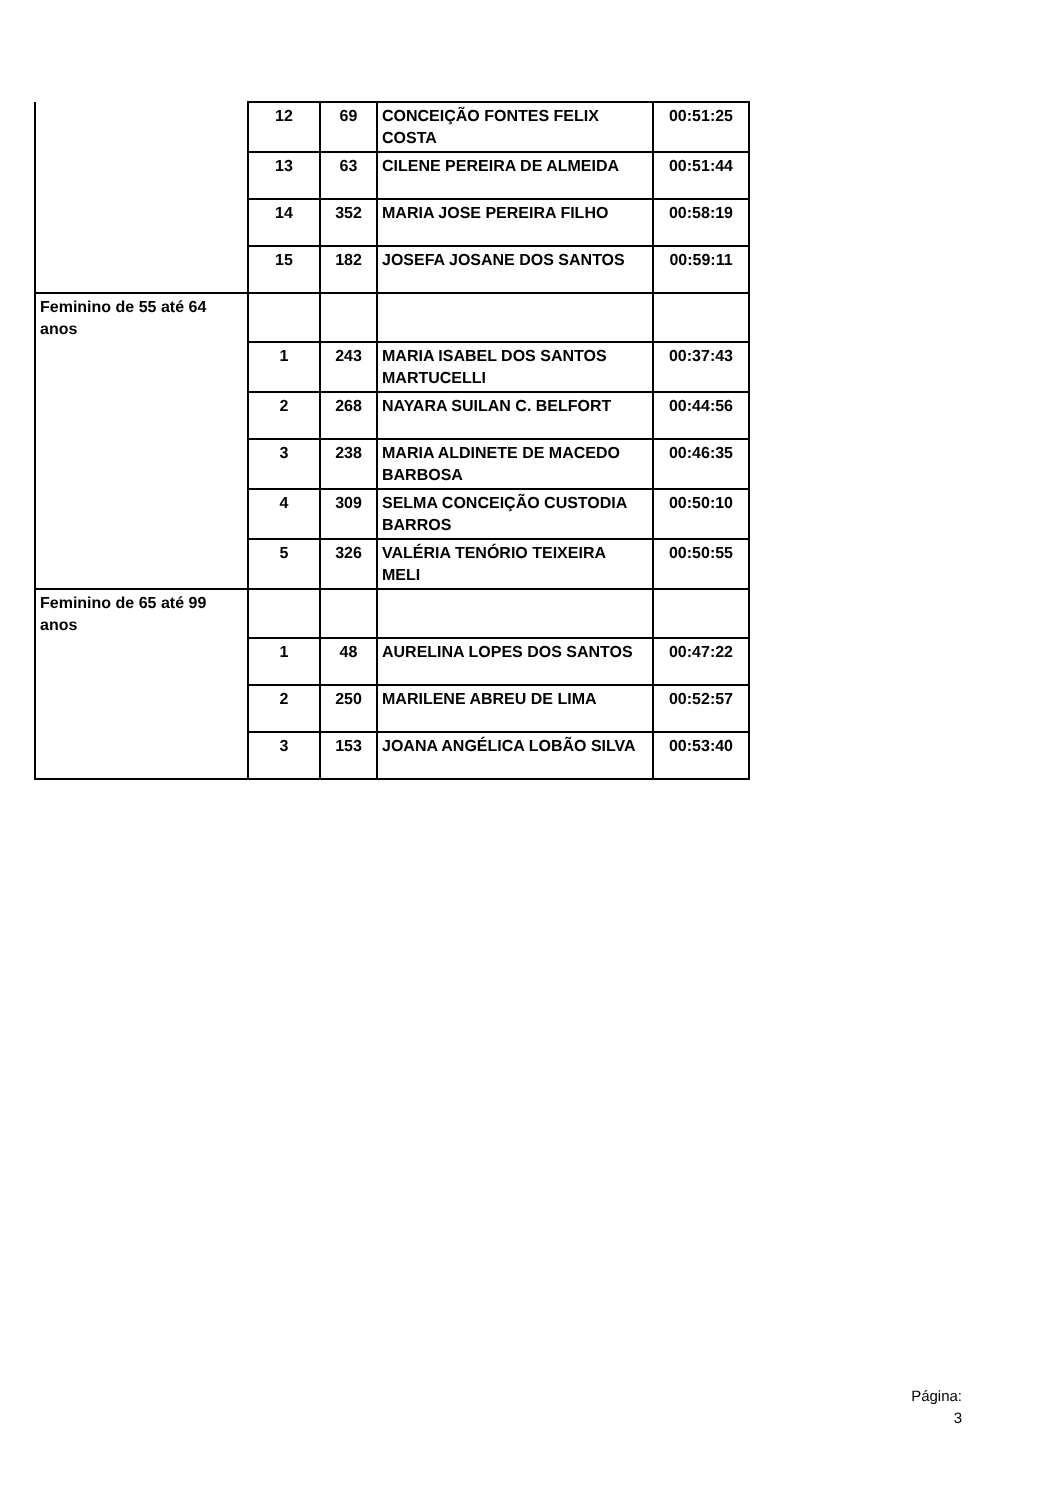| | 12 | 69 | CONCEIÇÃO FONTES FELIX COSTA | 00:51:25 |
| | 13 | 63 | CILENE PEREIRA DE ALMEIDA | 00:51:44 |
| | 14 | 352 | MARIA JOSE PEREIRA FILHO | 00:58:19 |
| | 15 | 182 | JOSEFA JOSANE DOS SANTOS | 00:59:11 |
| Feminino de 55 até 64 anos | | | | |
| | 1 | 243 | MARIA ISABEL DOS SANTOS MARTUCELLI | 00:37:43 |
| | 2 | 268 | NAYARA SUILAN C. BELFORT | 00:44:56 |
| | 3 | 238 | MARIA ALDINETE DE MACEDO BARBOSA | 00:46:35 |
| | 4 | 309 | SELMA CONCEIÇÃO CUSTODIA BARROS | 00:50:10 |
| | 5 | 326 | VALÉRIA TENÓRIO TEIXEIRA MELI | 00:50:55 |
| Feminino de 65 até 99 anos | | | | |
| | 1 | 48 | AURELINA LOPES DOS SANTOS | 00:47:22 |
| | 2 | 250 | MARILENE ABREU DE LIMA | 00:52:57 |
| | 3 | 153 | JOANA ANGÉLICA LOBÃO SILVA | 00:53:40 |
Página:
3